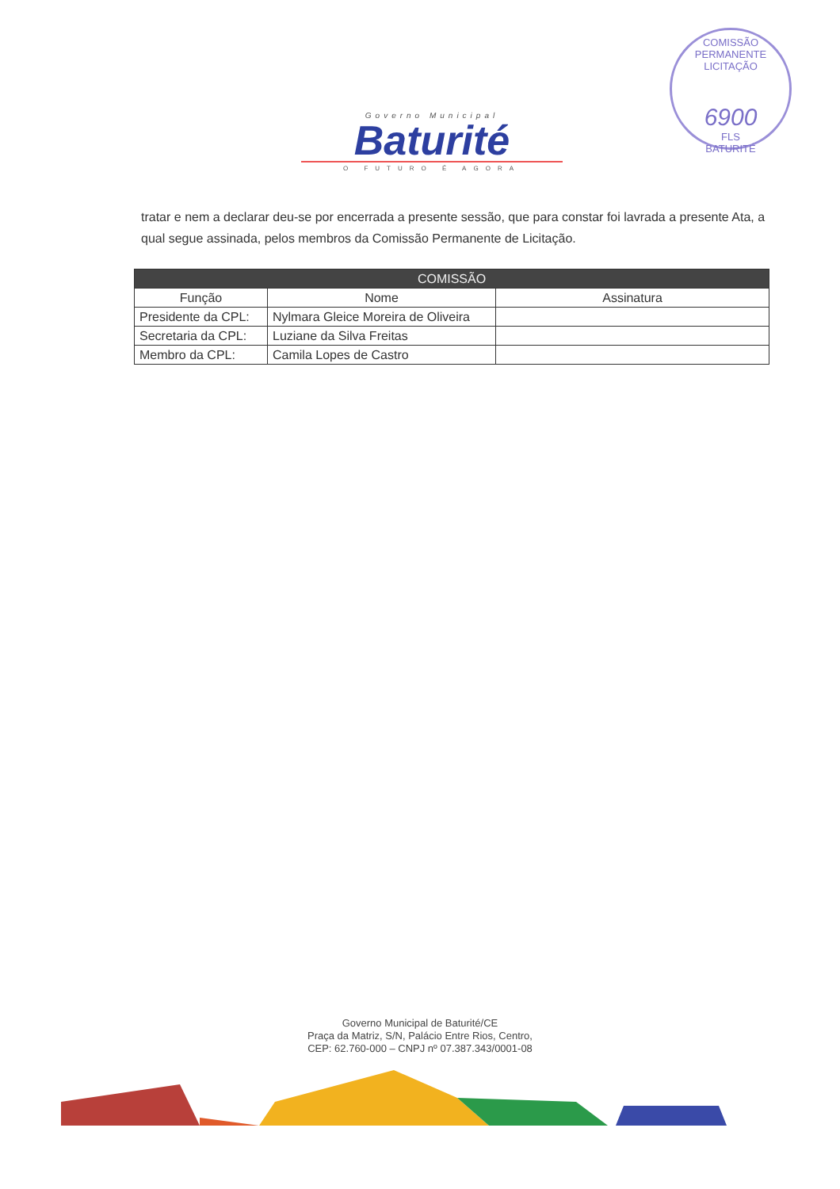COMISSÃO PERMANENTE LICITAÇÃO
6900
FLS
BATURITÉ
Governo Municipal
Baturité
O FUTURO É AGORA
tratar e nem a declarar deu-se por encerrada a presente sessão, que para constar foi lavrada a presente Ata, a qual segue assinada, pelos membros da Comissão Permanente de Licitação.
| COMISSÃO | | |
| --- | --- | --- |
| Função | Nome | Assinatura |
| Presidente da CPL: | Nylmara Gleice Moreira de Oliveira | |
| Secretaria da CPL: | Luziane da Silva Freitas | |
| Membro da CPL: | Camila Lopes de Castro | |
Governo Municipal de Baturité/CE
Praça da Matriz, S/N, Palácio Entre Rios, Centro,
CEP: 62.760-000 – CNPJ nº 07.387.343/0001-08